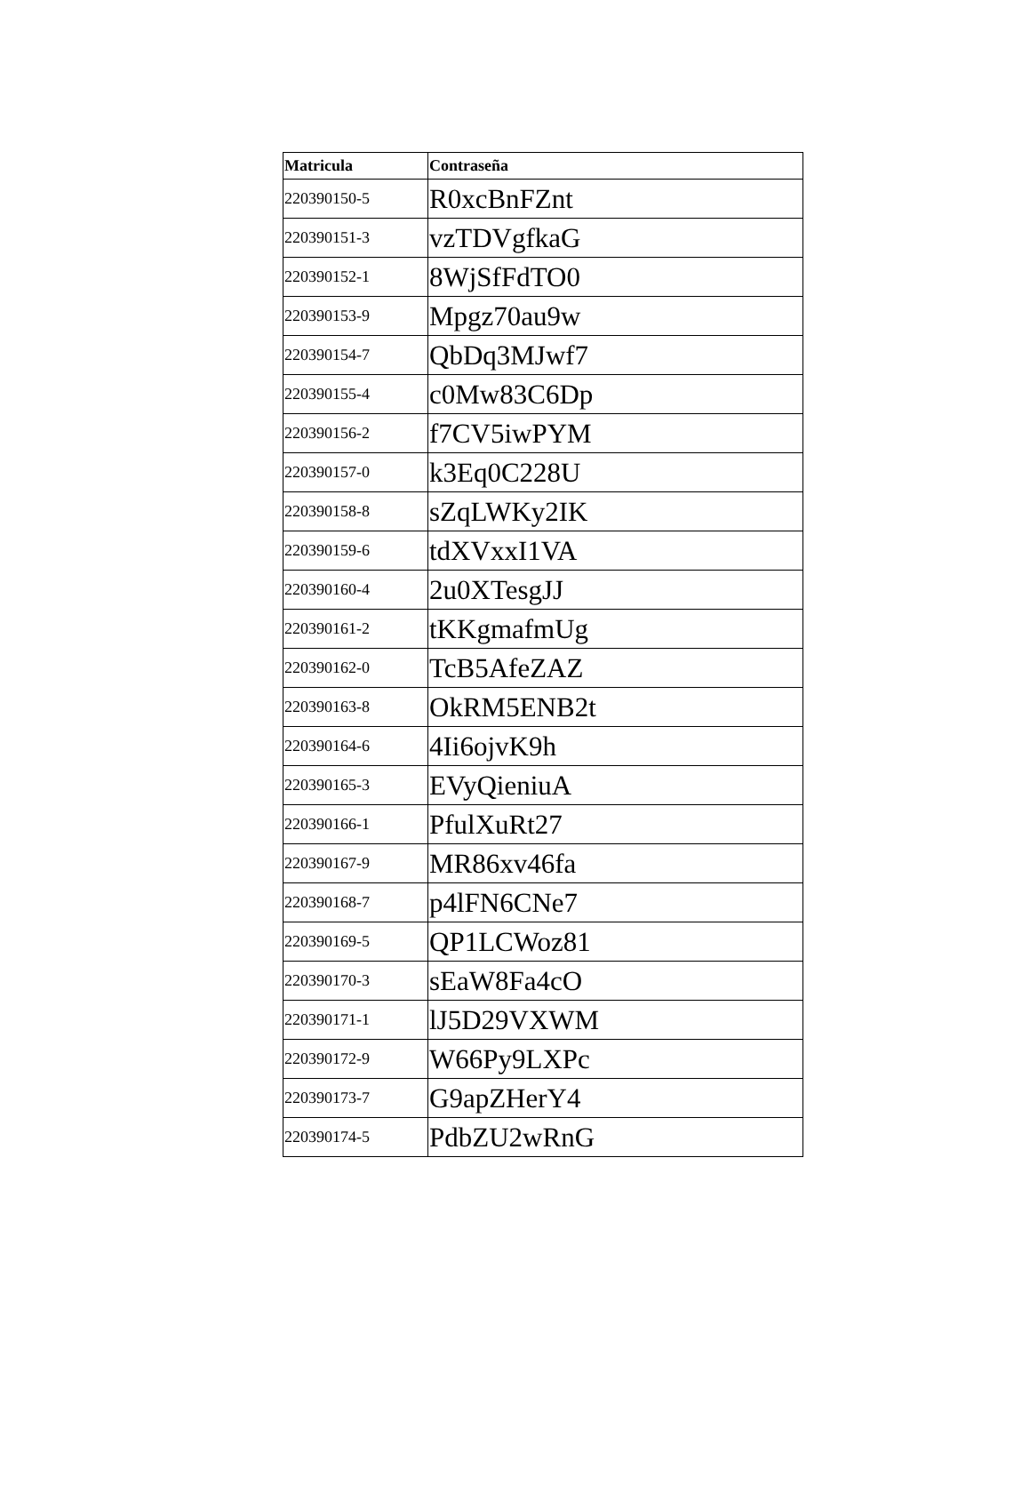| Matricula | Contraseña |
| --- | --- |
| 220390150-5 | R0xcBnFZnt |
| 220390151-3 | vzTDVgfkaG |
| 220390152-1 | 8WjSfFdTO0 |
| 220390153-9 | Mpgz70au9w |
| 220390154-7 | QbDq3MJwf7 |
| 220390155-4 | c0Mw83C6Dp |
| 220390156-2 | f7CV5iwPYM |
| 220390157-0 | k3Eq0C228U |
| 220390158-8 | sZqLWKy2IK |
| 220390159-6 | tdXVxxI1VA |
| 220390160-4 | 2u0XTesgJJ |
| 220390161-2 | tKKgmafmUg |
| 220390162-0 | TcB5AfeZAZ |
| 220390163-8 | OkRM5ENB2t |
| 220390164-6 | 4Ii6ojvK9h |
| 220390165-3 | EVyQieniuA |
| 220390166-1 | PfulXuRt27 |
| 220390167-9 | MR86xv46fa |
| 220390168-7 | p4lFN6CNe7 |
| 220390169-5 | QP1LCWoz81 |
| 220390170-3 | sEaW8Fa4cO |
| 220390171-1 | lJ5D29VXWM |
| 220390172-9 | W66Py9LXPc |
| 220390173-7 | G9apZHerY4 |
| 220390174-5 | PdbZU2wRnG |